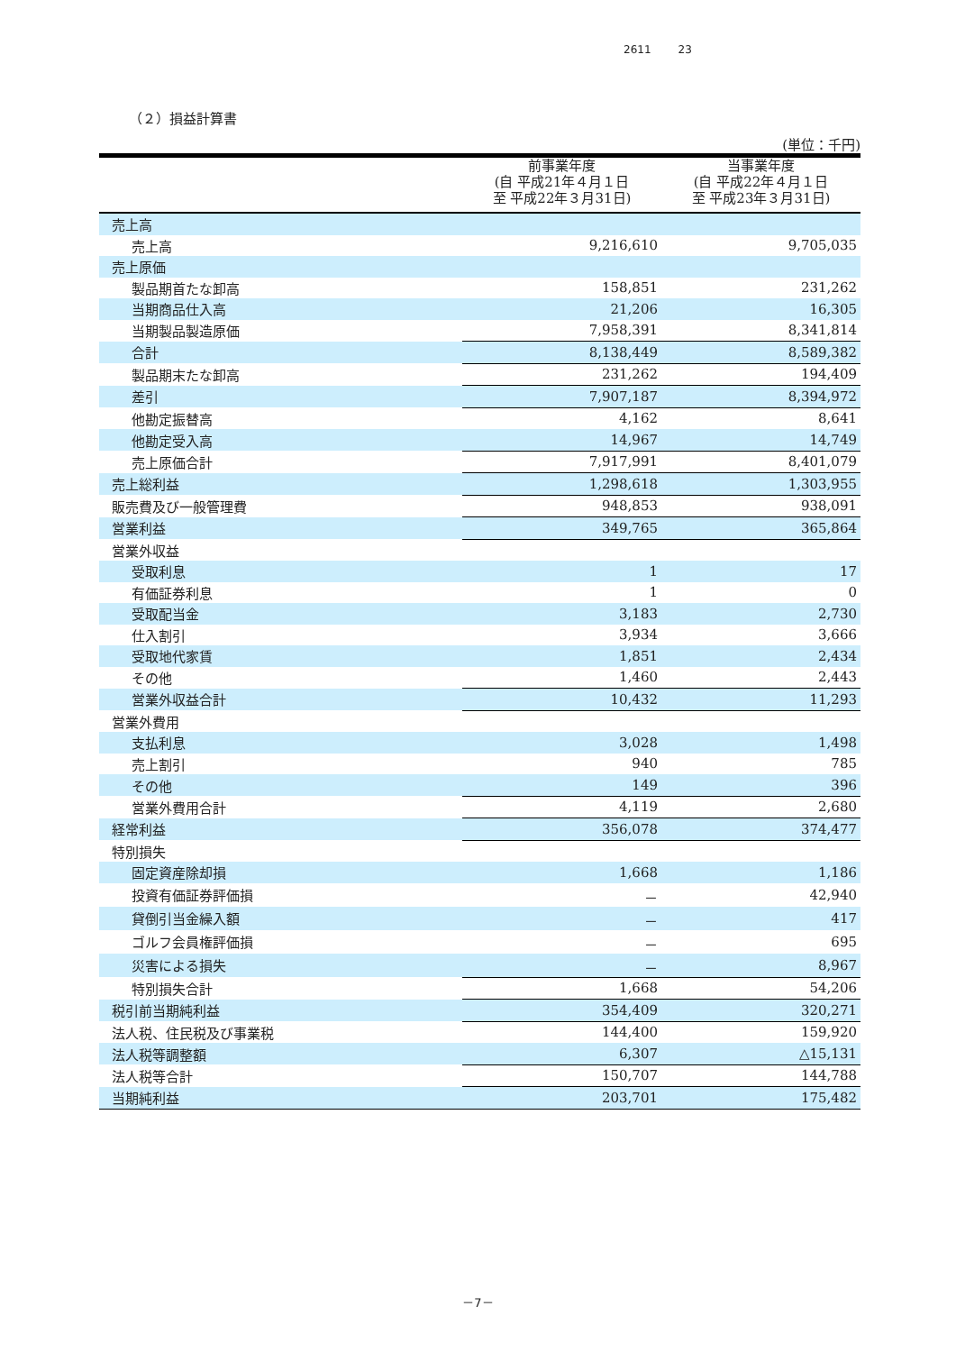2611 23
（２）損益計算書
(単位：千円)
| | 前事業年度 (自 平成21年４月１日 至 平成22年３月31日) | 当事業年度 (自 平成22年４月１日 至 平成23年３月31日) |
| --- | --- | --- |
| 売上高 | | |
| 売上高 | 9,216,610 | 9,705,035 |
| 売上原価 | | |
| 製品期首たな卸高 | 158,851 | 231,262 |
| 当期商品仕入高 | 21,206 | 16,305 |
| 当期製品製造原価 | 7,958,391 | 8,341,814 |
| 合計 | 8,138,449 | 8,589,382 |
| 製品期末たな卸高 | 231,262 | 194,409 |
| 差引 | 7,907,187 | 8,394,972 |
| 他勘定振替高 | 4,162 | 8,641 |
| 他勘定受入高 | 14,967 | 14,749 |
| 売上原価合計 | 7,917,991 | 8,401,079 |
| 売上総利益 | 1,298,618 | 1,303,955 |
| 販売費及び一般管理費 | 948,853 | 938,091 |
| 営業利益 | 349,765 | 365,864 |
| 営業外収益 | | |
| 受取利息 | 1 | 17 |
| 有価証券利息 | 1 | 0 |
| 受取配当金 | 3,183 | 2,730 |
| 仕入割引 | 3,934 | 3,666 |
| 受取地代家賃 | 1,851 | 2,434 |
| その他 | 1,460 | 2,443 |
| 営業外収益合計 | 10,432 | 11,293 |
| 営業外費用 | | |
| 支払利息 | 3,028 | 1,498 |
| 売上割引 | 940 | 785 |
| その他 | 149 | 396 |
| 営業外費用合計 | 4,119 | 2,680 |
| 経常利益 | 356,078 | 374,477 |
| 特別損失 | | |
| 固定資産除却損 | 1,668 | 1,186 |
| 投資有価証券評価損 | － | 42,940 |
| 貸倒引当金繰入額 | － | 417 |
| ゴルフ会員権評価損 | － | 695 |
| 災害による損失 | － | 8,967 |
| 特別損失合計 | 1,668 | 54,206 |
| 税引前当期純利益 | 354,409 | 320,271 |
| 法人税、住民税及び事業税 | 144,400 | 159,920 |
| 法人税等調整額 | 6,307 | △15,131 |
| 法人税等合計 | 150,707 | 144,788 |
| 当期純利益 | 203,701 | 175,482 |
－7－